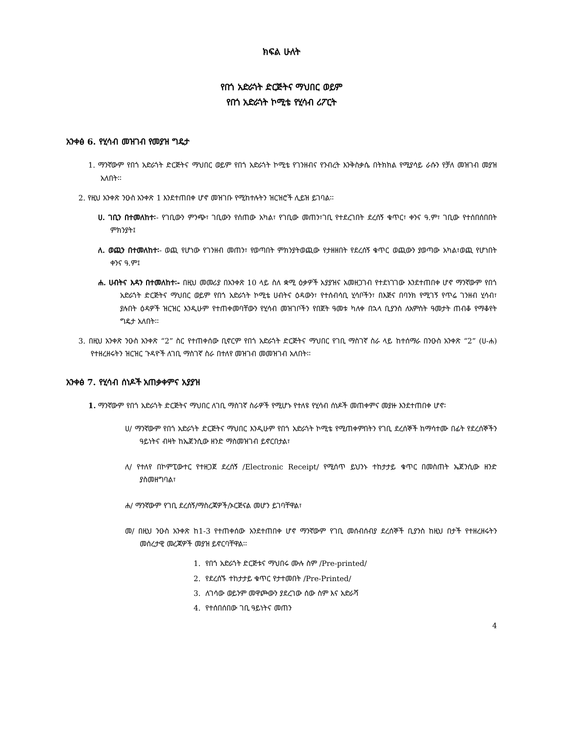ክፍል ሁለት
የበጎ አድራጎት ድርጅትና ማህበር ወይም
የበጎ አድራጎት ኮሚቴ የሂሳብ ሪፖርት
አንቀፅ 6. የሂሳብ መዝገብ የመያዝ ግዴታ
1. ማንኛውም የበጎ አድራጎት ድርጅትና ማህበር ወይም የበጎ አድራጎት ኮሚቴ የገንዘብና የንብረት እንቅስቃሴ በትክክል የሚያሳይ ራሱን የቻለ መዝገብ መያዝ አለበት፡፡
2. የዚህ አንቀጽ ንዑስ አንቀጽ 1 እንደተጠበቀ ሆኖ መዝገቡ የሚከተሉትን ዝርዝሮች ሊይዝ ይገባል፡፡
ሀ. ገቢን በተመለከተ፡- የገቢውን ምንጭ፣ ገቢውን የሰጠው አካል፣ የገቢው መጠን፣ገቢ የተደረገበት ደረሰኝ ቁጥር፣ ቀንና ዓ.ም፣ ገቢው የተሰበሰበበት ምክንያት፤
ለ. ወጪን በተመለከተ፡- ወጪ የሆነው የገንዘብ መጠን፣ የወጣበት ምክንያትወጪው የታዘዘበት የደረሰኝ ቁጥር ወጪውን ያወጣው አካል፣ወጪ የሆነበት ቀንና ዓ.ም፤
ሐ. ሀብትና እዳን በተመለከተ፡- በዚህ መመሪያ በአንቀጽ 10 ላይ ስለ ቋሚ ዕቃዎች አያያዝና አመዘጋገብ የተደነገገው እንደተጠበቀ ሆኖ ማንኛውም የበጎ አድራጎት ድርጅትና ማህበር ወይም የበጎ አድራጎት ኮሚቴ ሀብትና ዕዳውን፣ የተሰብሳቢ ሂሳቦችን፣ በእጅና በባንክ የሚገኝ የጥሬ ገንዘብ ሂሳብ፣ ያሉበት ዕዳዎች ዝርዝር እንዲሁም የተጠቀመባቸውን የሂሳብ መዝገቦችን የበጀት ዓመቱ ካለቀ በኋላ ቢያንስ ለአምስት ዓመታት ጠብቆ የማቆየት ግዴታ አለበት፡፡
3. በዚህ አንቀጽ ንዑስ አንቀጽ “2” ስር የተጠቀሰው ቢኖርም የበጎ አድራጎት ድርጅትና ማህበር የገቢ ማስገኛ ስራ ላይ ከተሰማራ በንዑስ አንቀጽ “2” (ሀ-ሐ) የተዘረዘሩትን ዝርዝር ጉዳዮች ለገቢ ማስገኛ ስራ በተለየ መዝገብ መመዝገብ አለበት፡፡
አንቀፅ 7. የሂሳብ ሰነዶች አጠቃቀምና አያያዝ
1. ማንኛውም የበጎ አድራጎት ድርጅትና ማህበር ለገቢ ማስገኛ ስራዎች የሚሆኑ የተለዩ የሂሳብ ሰነዶች መጠቀምና መያዙ እንደተጠበቀ ሆኖ፡
ሀ/ ማንኛውም የበጎ አድራጎት ድርጅትና ማህበር እንዲሁም የበጎ አድራጎት ኮሚቴ የሚጠቀምበትን የገቢ ደረሰኞች ከማሳተሙ በፊት የደረሰኞችን ዓይነትና ብዛት ከኤጀንሲው ዘንድ ማስመዝገብ ይኖርበታል፣
ለ/ የተለየ በኮምፒውተር የተዘጋጀ ደረሰኝ /Electronic Receipt/ የሚሰጥ ይህንኑ ተከታታይ ቁጥር በመስጠት ኤጀንሲው ዘንድ ያስመዘግባል፣
ሐ/ ማንኛውም የገቢ ደረሰኝ/ማስረጃዎች/ኦርጅናል መሆን ይገባቸዋል፣
መ/ በዚህ ንዑስ አንቀጽ ከ1-3 የተጠቀሰው አንደተጠበቀ ሆኖ ማንኛውም የገቢ መሰብሰብያ ደረሰኞች ቢያንስ ከዚህ በታች የተዘረዘሩትን መሰረታዊ መረጃዎች መያዝ ይኖርባቸዋል፡፡
1. የበጎ አድራጎት ድርጅቱና ማህበሩ ሙሉ ስም /Pre-printed/
2. የደረሰኙ ተከታታይ ቁጥር የታተመበት /Pre-Printed/
3. ለገሳው ወይንም መዋጮውን ያደረገው ሰው ስም እና አድራሻ
4. የተሰበሰበው ገቢ ዓይነትና መጠን
4